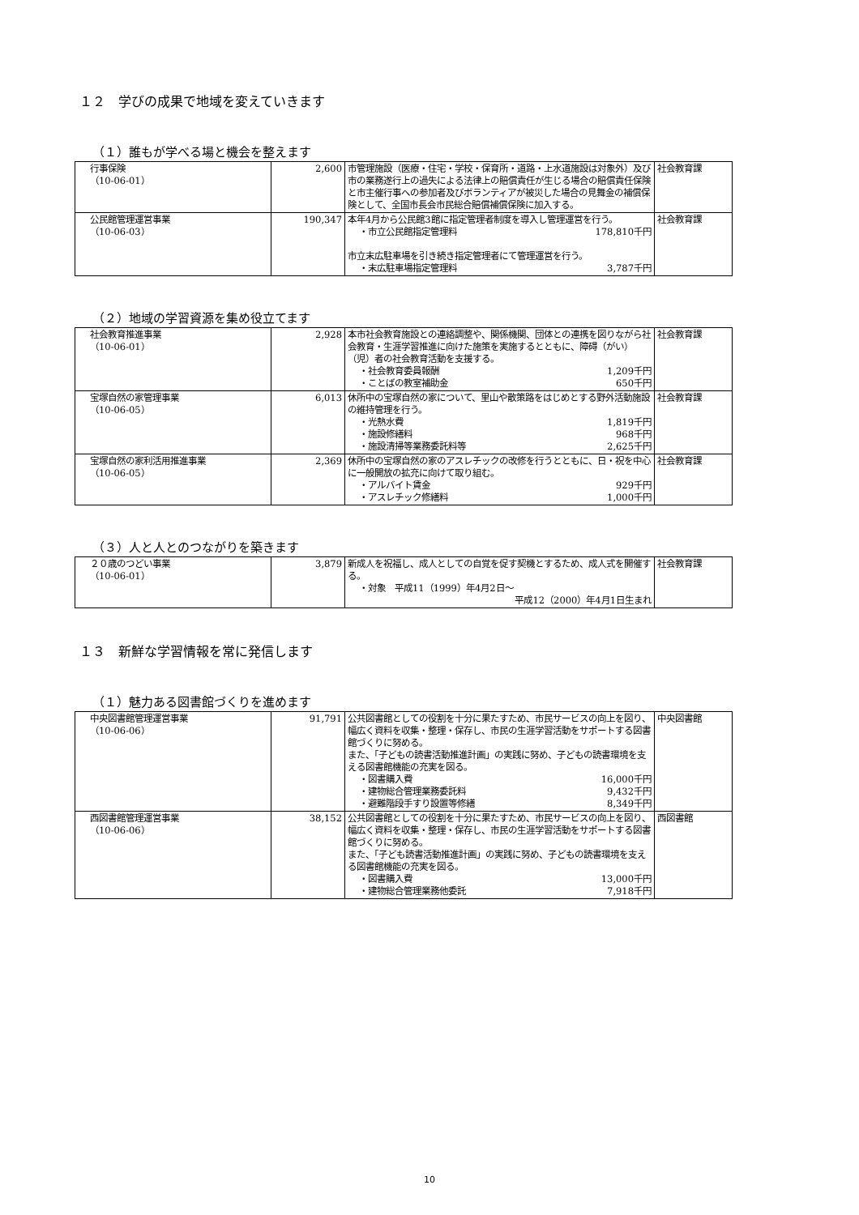１２　学びの成果で地域を変えていきます
（１）誰もが学べる場と機会を整えます
| 行事保険 （10-06-01） | 2,600 | 市管理施設（医療・住宅・学校・保育所・道路・上水道施設は対象外）及び市の業務遂行上の過失による法律上の賠償責任が生じる場合の賠償責任保険と市主催行事への参加者及びボランティアが被災した場合の見舞金の補償保険として、全国市長会市民総合賠償補償保険に加入する。 | 社会教育課 |
| 公民館管理運営事業 （10-06-03） | 190,347 | 本年4月から公民館3館に指定管理者制度を導入し管理運営を行う。 ・市立公民館指定管理料 178,810千円 市立末広駐車場を引き続き指定管理者にて管理運営を行う。 ・末広駐車場指定管理料 3,787千円 | 社会教育課 |
（２）地域の学習資源を集め役立てます
| 社会教育推進事業 （10-06-01） | 2,928 | 本市社会教育施設との連絡調整や、関係機関、団体との連携を図りながら社会教育・生涯学習推進に向けた施策を実施するとともに、障碍（がい）（児）者の社会教育活動を支援する。 ・社会教育委員報酬 1,209千円 ・ことばの教室補助金 650千円 | 社会教育課 |
| 宝塚自然の家管理事業 （10-06-05） | 6,013 | 休所中の宝塚自然の家について、里山や散策路をはじめとする野外活動施設の維持管理を行う。 ・光熱水費 1,819千円 ・施設修繕料 968千円 ・施設清掃等業務委託料等 2,625千円 | 社会教育課 |
| 宝塚自然の家利活用推進事業 （10-06-05） | 2,369 | 休所中の宝塚自然の家のアスレチックの改修を行うとともに、日・祝を中心に一般開放の拡充に向けて取り組む。 ・アルバイト賃金 929千円 ・アスレチック修繕料 1,000千円 | 社会教育課 |
（３）人と人とのつながりを築きます
| ２０歳のつどい事業 （10-06-01） | 3,879 | 新成人を祝福し、成人としての自覚を促す契機とするため、成人式を開催する。 ・対象 平成11（1999）年4月2日～ 平成12（2000）年4月1日生まれ | 社会教育課 |
１３　新鮮な学習情報を常に発信します
（１）魅力ある図書館づくりを進めます
| 中央図書館管理運営事業 （10-06-06） | 91,791 | 公共図書館としての役割を十分に果たすため、市民サービスの向上を図り、幅広く資料を収集・整理・保存し、市民の生涯学習活動をサポートする図書館づくりに努める。 また、「子どもの読書活動推進計画」の実践に努め、子どもの読書環境を支える図書館機能の充実を図る。 ・図書購入費 16,000千円 ・建物総合管理業務委託料 9,432千円 ・避難階段手すり設置等修繕 8,349千円 | 中央図書館 |
| 西図書館管理運営事業 （10-06-06） | 38,152 | 公共図書館としての役割を十分に果たすため、市民サービスの向上を図り、幅広く資料を収集・整理・保存し、市民の生涯学習活動をサポートする図書館づくりに努める。 また、「子ども読書活動推進計画」の実践に努め、子どもの読書環境を支える図書館機能の充実を図る。 ・図書購入費 13,000千円 ・建物総合管理業務他委託 7,918千円 | 西図書館 |
10